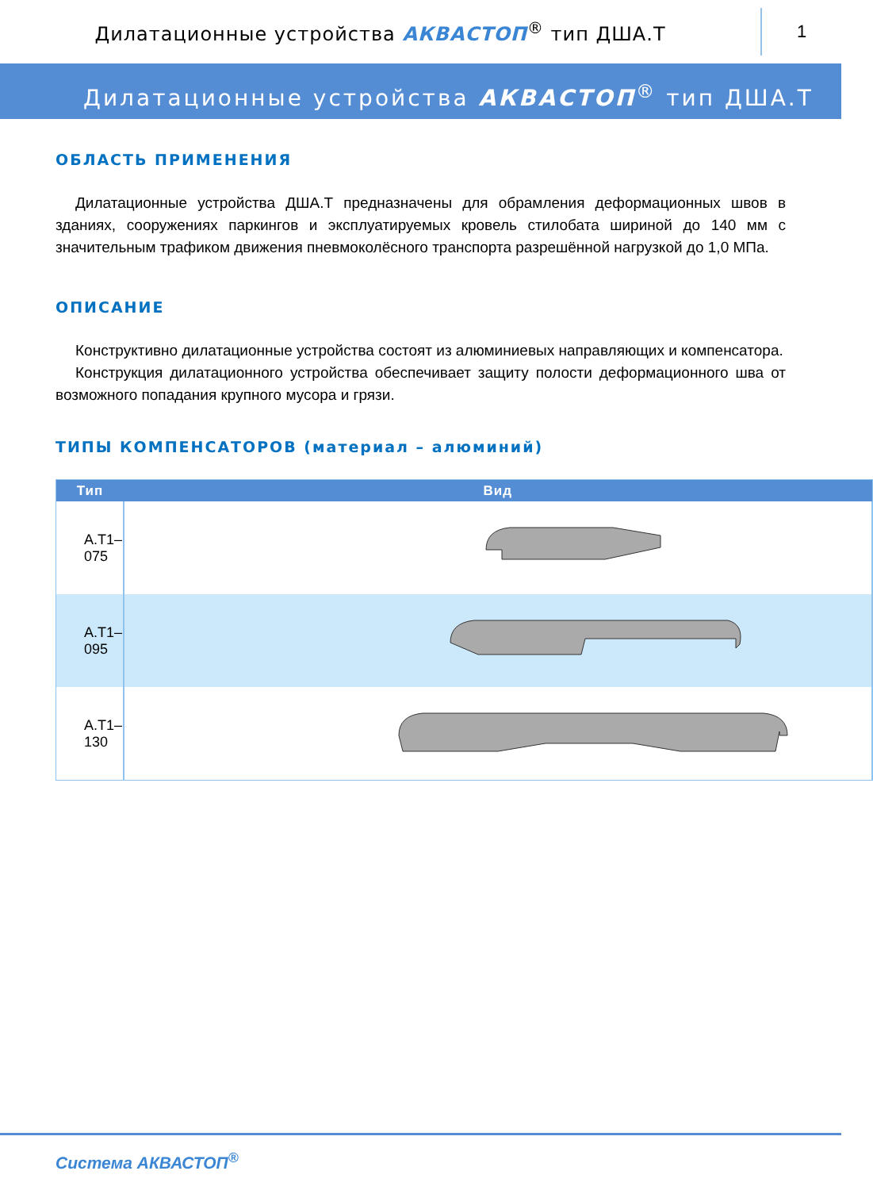Дилатационные устройства АКВАСТОП<sup>®</sup> тип ДША.Т
1
Дилатационные устройства АКВАСТОП<sup>®</sup> тип ДША.Т
ОБЛАСТЬ ПРИМЕНЕНИЯ
Дилатационные устройства ДША.Т предназначены для обрамления деформационных швов в зданиях, сооружениях паркингов и эксплуатируемых кровель стилобата шириной до 140 мм с значительным трафиком движения пневмоколёсного транспорта разрешённой нагрузкой до 1,0 МПа.
ОПИСАНИЕ
Конструктивно дилатационные устройства состоят из алюминиевых направляющих и компенсатора.
Конструкция дилатационного устройства обеспечивает защиту полости деформационного шва от возможного попадания крупного мусора и грязи.
ТИПЫ КОМПЕНСАТОРОВ (материал – алюминий)
| Тип | Вид |
| --- | --- |
| А.Т1–075 | |
| А.Т1–095 | |
| А.Т1–130 | |
Система АКВАСТОП<sup>®</sup>